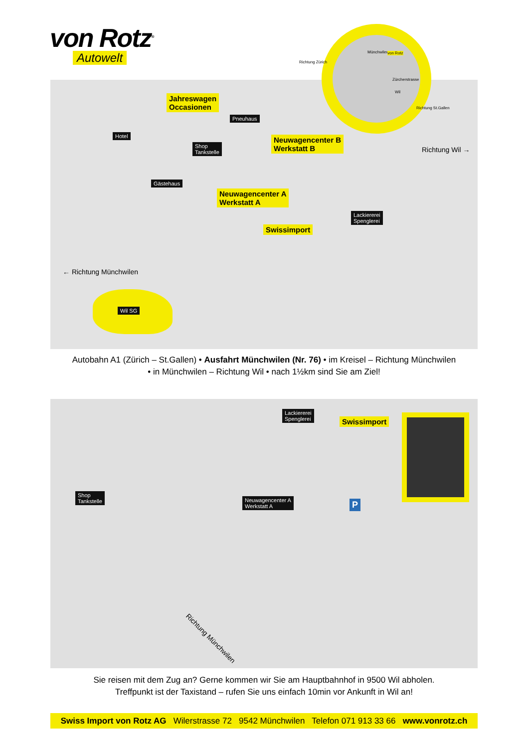von Rotz<sup>®</sup>
Autowelt
Jahreswagen
Occasionen
Pneuhaus
Hotel
Shop
Tankstelle
Neuwagencenter B
Werkstatt B
Gästehaus
Neuwagencenter A
Werkstatt A
Lackiererei
Spenglerei
Swissimport
Richtung Wil →
← Richtung Münchwilen
Wil SG
Münchwilen von Rotz
Zürcherstrasse
Wil
Richtung Zürich
Richtung St.Gallen
Autobahn A1 (Zürich – St.Gallen) • Ausfahrt Münchwilen (Nr. 76) • im Kreisel – Richtung Münchwilen
• in Münchwilen – Richtung Wil • nach 1½km sind Sie am Ziel!
Lackiererei
Spenglerei
Swissimport
Shop
Tankstelle
Neuwagencenter A
Werkstatt A
P
Richtung Münchwilen
Sie reisen mit dem Zug an? Gerne kommen wir Sie am Hauptbahnhof in 9500 Wil abholen.
Treffpunkt ist der Taxistand – rufen Sie uns einfach 10min vor Ankunft in Wil an!
Swiss Import von Rotz AG Wilerstrasse 72 9542 Münchwilen Telefon 071 913 33 66 www.vonrotz.ch